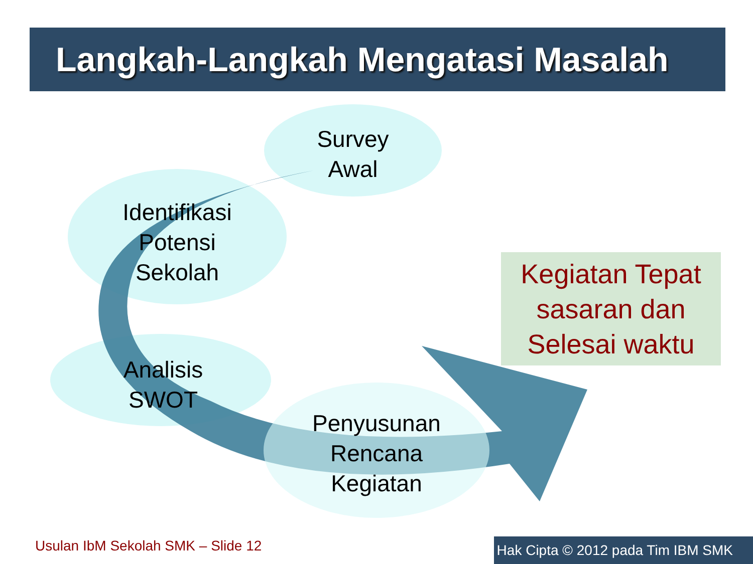Langkah-Langkah Mengatasi Masalah
Survey
Awal
Identifikasi
Potensi
Sekolah
Analisis
SWOT
Penyusunan
Rencana
Kegiatan
Kegiatan Tepat sasaran dan Selesai waktu
Usulan IbM Sekolah SMK – Slide 12
Hak Cipta © 2012 pada Tim IBM SMK